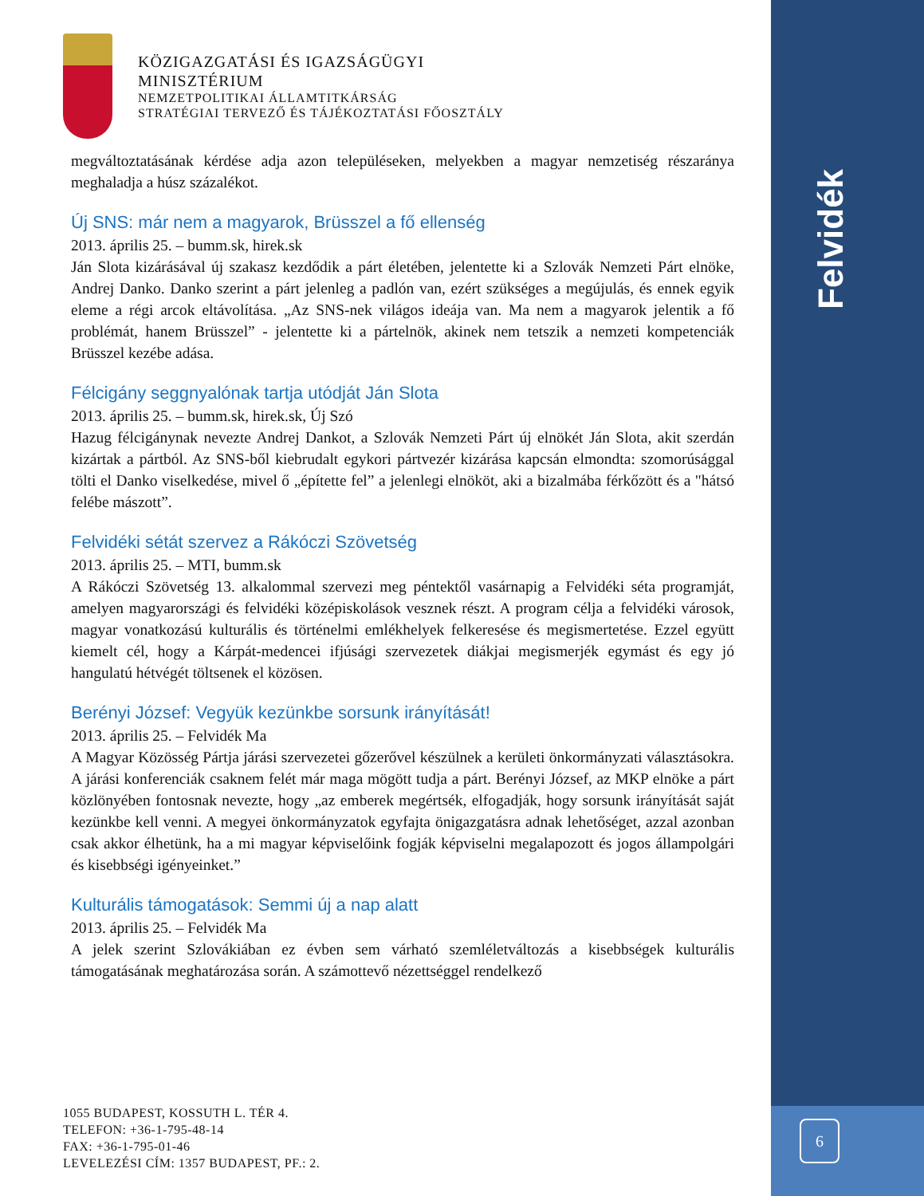Felvidék
6
KÖZIGAZGATÁSI ÉS IGAZSÁGÜGYI
MINISZTÉRIUM
NEMZETPOLITIKAI ÁLLAMTITKÁRSÁG
STRATÉGIAI TERVEZŐ ÉS TÁJÉKOZTATÁSI FŐOSZTÁLY
megváltoztatásának kérdése adja azon településeken, melyekben a magyar nemzetiség részaránya meghaladja a húsz százalékot.
Új SNS: már nem a magyarok, Brüsszel a fő ellenség
2013. április 25. – bumm.sk, hirek.sk
Ján Slota kizárásával új szakasz kezdődik a párt életében, jelentette ki a Szlovák Nemzeti Párt elnöke, Andrej Danko. Danko szerint a párt jelenleg a padlón van, ezért szükséges a megújulás, és ennek egyik eleme a régi arcok eltávolítása. „Az SNS-nek világos ideája van. Ma nem a magyarok jelentik a fő problémát, hanem Brüsszel” - jelentette ki a pártelnök, akinek nem tetszik a nemzeti kompetenciák Brüsszel kezébe adása.
Félcigány seggnyalónak tartja utódját Ján Slota
2013. április 25. – bumm.sk, hirek.sk, Új Szó
Hazug félcigánynak nevezte Andrej Dankot, a Szlovák Nemzeti Párt új elnökét Ján Slota, akit szerdán kizártak a pártból. Az SNS-ből kiebrudalt egykori pártvezér kizárása kapcsán elmondta: szomorúsággal tölti el Danko viselkedése, mivel ő „építette fel” a jelenlegi elnököt, aki a bizalmába férkőzött és a "hátsó felébe mászott”.
Felvidéki sétát szervez a Rákóczi Szövetség
2013. április 25. – MTI, bumm.sk
A Rákóczi Szövetség 13. alkalommal szervezi meg péntektől vasárnapig a Felvidéki séta programját, amelyen magyarországi és felvidéki középiskolások vesznek részt. A program célja a felvidéki városok, magyar vonatkozású kulturális és történelmi emlékhelyek felkeresése és megismertetése. Ezzel együtt kiemelt cél, hogy a Kárpát-medencei ifjúsági szervezetek diákjai megismerjék egymást és egy jó hangulatú hétvégét töltsenek el közösen.
Berényi József: Vegyük kezünkbe sorsunk irányítását!
2013. április 25. – Felvidék Ma
A Magyar Közösség Pártja járási szervezetei gőzerővel készülnek a kerületi önkormányzati választásokra. A járási konferenciák csaknem felét már maga mögött tudja a párt. Berényi József, az MKP elnöke a párt közlönyében fontosnak nevezte, hogy „az emberek megértsék, elfogadják, hogy sorsunk irányítását saját kezünkbe kell venni. A megyei önkormányzatok egyfajta önigazgatásra adnak lehetőséget, azzal azonban csak akkor élhetünk, ha a mi magyar képviselőink fogják képviselni megalapozott és jogos állampolgári és kisebbségi igényeinket.”
Kulturális támogatások: Semmi új a nap alatt
2013. április 25. – Felvidék Ma
A jelek szerint Szlovákiában ez évben sem várható szemléletváltozás a kisebbségek kulturális támogatásának meghatározása során. A számottevő nézettséggel rendelkező
1055 BUDAPEST, KOSSUTH L. TÉR 4.
TELEFON: +36-1-795-48-14
FAX: +36-1-795-01-46
LEVELEZÉSI CÍM: 1357 BUDAPEST, PF.: 2.